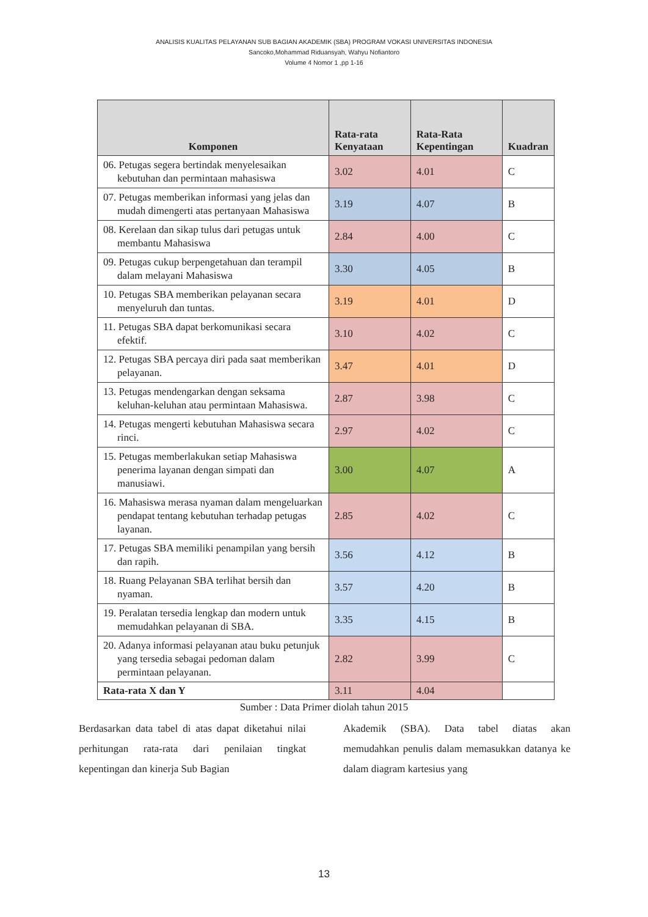ANALISIS KUALITAS PELAYANAN SUB BAGIAN AKADEMIK (SBA) PROGRAM VOKASI UNIVERSITAS INDONESIA
Sancoko,Mohammad Riduansyah, Wahyu Nofiantoro
Volume 4 Nomor 1 ,pp 1-16
| Komponen | Rata-rata Kenyataan | Rata-Rata Kepentingan | Kuadran |
| --- | --- | --- | --- |
| 06. Petugas segera bertindak menyelesaikan kebutuhan dan permintaan mahasiswa | 3.02 | 4.01 | C |
| 07. Petugas memberikan informasi yang jelas dan mudah dimengerti atas pertanyaan Mahasiswa | 3.19 | 4.07 | B |
| 08. Kerelaan dan sikap tulus dari petugas untuk membantu Mahasiswa | 2.84 | 4.00 | C |
| 09. Petugas cukup berpengetahuan dan terampil dalam melayani Mahasiswa | 3.30 | 4.05 | B |
| 10. Petugas SBA memberikan pelayanan secara menyeluruh dan tuntas. | 3.19 | 4.01 | D |
| 11. Petugas SBA dapat berkomunikasi secara efektif. | 3.10 | 4.02 | C |
| 12. Petugas SBA percaya diri pada saat memberikan pelayanan. | 3.47 | 4.01 | D |
| 13. Petugas mendengarkan dengan seksama keluhan-keluhan atau permintaan Mahasiswa. | 2.87 | 3.98 | C |
| 14. Petugas mengerti kebutuhan Mahasiswa secara rinci. | 2.97 | 4.02 | C |
| 15. Petugas memberlakukan setiap Mahasiswa penerima layanan dengan simpati dan manusiawi. | 3.00 | 4.07 | A |
| 16. Mahasiswa merasa nyaman dalam mengeluarkan pendapat tentang kebutuhan terhadap petugas layanan. | 2.85 | 4.02 | C |
| 17. Petugas SBA memiliki penampilan yang bersih dan rapih. | 3.56 | 4.12 | B |
| 18. Ruang Pelayanan SBA terlihat bersih dan nyaman. | 3.57 | 4.20 | B |
| 19. Peralatan tersedia lengkap dan modern untuk memudahkan pelayanan di SBA. | 3.35 | 4.15 | B |
| 20. Adanya informasi pelayanan atau buku petunjuk yang tersedia sebagai pedoman dalam permintaan pelayanan. | 2.82 | 3.99 | C |
| Rata-rata X dan Y | 3.11 | 4.04 | |
Sumber : Data Primer diolah tahun 2015
Berdasarkan data tabel di atas dapat diketahui nilai perhitungan rata-rata dari penilaian tingkat kepentingan dan kinerja Sub Bagian
Akademik (SBA). Data tabel diatas akan memudahkan penulis dalam memasukkan datanya ke dalam diagram kartesius yang
13